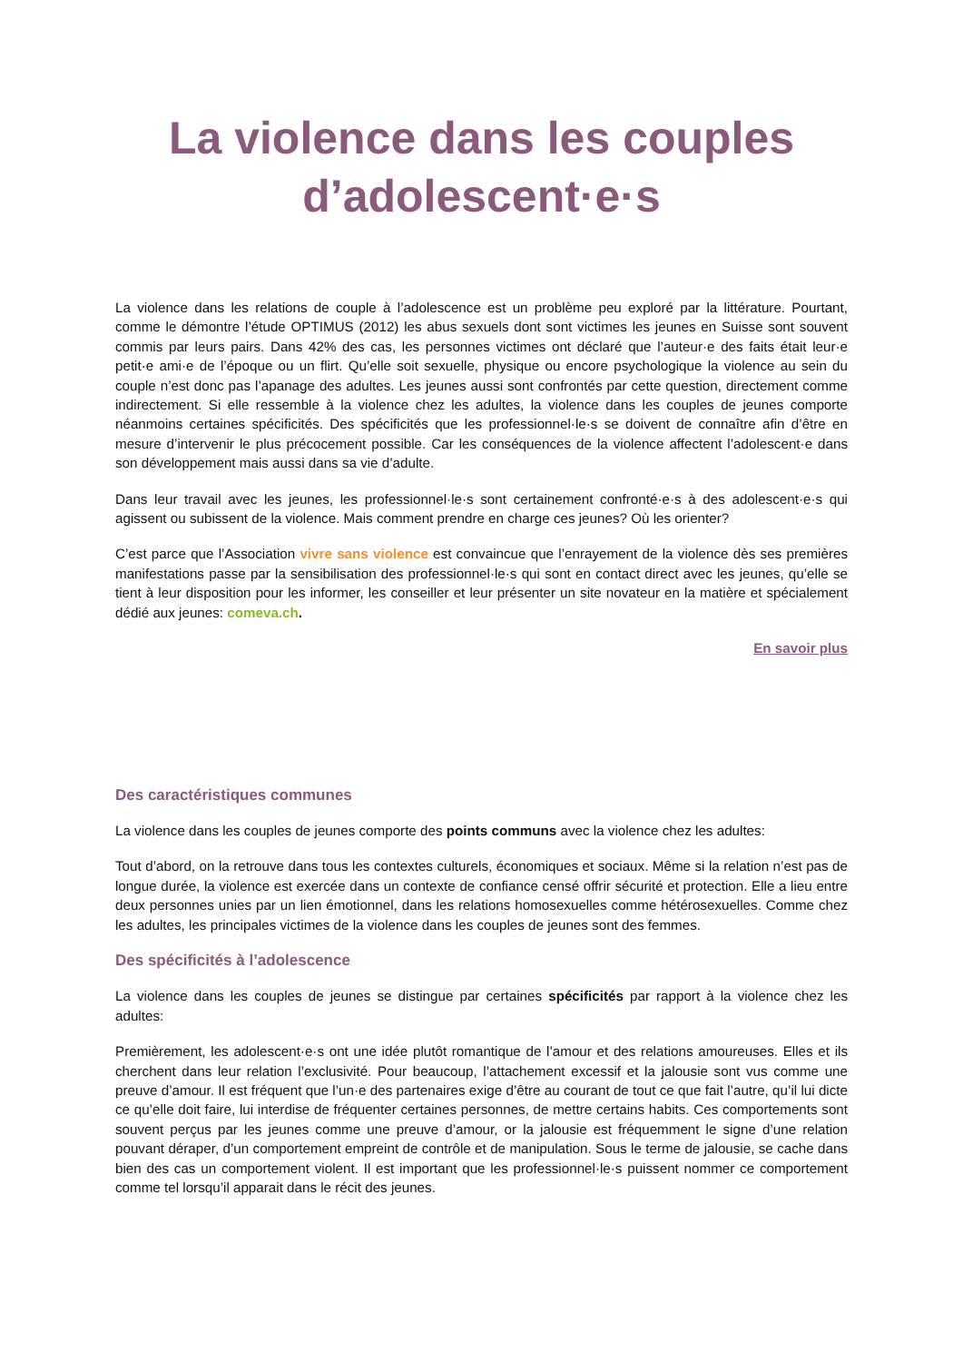La violence dans les couples
d’adolescent·e·s
La violence dans les relations de couple à l’adolescence est un problème peu exploré par la littérature. Pourtant, comme le démontre l’étude OPTIMUS (2012) les abus sexuels dont sont victimes les jeunes en Suisse sont souvent commis par leurs pairs. Dans 42% des cas, les personnes victimes ont déclaré que l’auteur·e des faits était leur·e petit·e ami·e de l’époque ou un flirt. Qu’elle soit sexuelle, physique ou encore psychologique la violence au sein du couple n’est donc pas l’apanage des adultes. Les jeunes aussi sont confrontés par cette question, directement comme indirectement. Si elle ressemble à la violence chez les adultes, la violence dans les couples de jeunes comporte néanmoins certaines spécificités. Des spécificités que les professionnel·le·s se doivent de connaître afin d’être en mesure d’intervenir le plus précocement possible. Car les conséquences de la violence affectent l’adolescent·e dans son développement mais aussi dans sa vie d’adulte.
Dans leur travail avec les jeunes, les professionnel·le·s sont certainement confronté·e·s à des adolescent·e·s qui agissent ou subissent de la violence. Mais comment prendre en charge ces jeunes? Où les orienter?
C’est parce que l’Association vivre sans violence est convaincue que l’enrayement de la violence dès ses premières manifestations passe par la sensibilisation des professionnel·le·s qui sont en contact direct avec les jeunes, qu’elle se tient à leur disposition pour les informer, les conseiller et leur présenter un site novateur en la matière et spécialement dédié aux jeunes: comeva.ch.
En savoir plus
Des caractéristiques communes
La violence dans les couples de jeunes comporte des points communs avec la violence chez les adultes:
Tout d’abord, on la retrouve dans tous les contextes culturels, économiques et sociaux. Même si la relation n’est pas de longue durée, la violence est exercée dans un contexte de confiance censé offrir sécurité et protection. Elle a lieu entre deux personnes unies par un lien émotionnel, dans les relations homosexuelles comme hétérosexuelles. Comme chez les adultes, les principales victimes de la violence dans les couples de jeunes sont des femmes.
Des spécificités à l’adolescence
La violence dans les couples de jeunes se distingue par certaines spécificités par rapport à la violence chez les adultes:
Premièrement, les adolescent·e·s ont une idée plutôt romantique de l’amour et des relations amoureuses. Elles et ils cherchent dans leur relation l’exclusivité. Pour beaucoup, l’attachement excessif et la jalousie sont vus comme une preuve d’amour. Il est fréquent que l’un·e des partenaires exige d’être au courant de tout ce que fait l’autre, qu’il lui dicte ce qu’elle doit faire, lui interdise de fréquenter certaines personnes, de mettre certains habits. Ces comportements sont souvent perçus par les jeunes comme une preuve d’amour, or la jalousie est fréquemment le signe d’une relation pouvant déraper, d’un comportement empreint de contrôle et de manipulation. Sous le terme de jalousie, se cache dans bien des cas un comportement violent. Il est important que les professionnel·le·s puissent nommer ce comportement comme tel lorsqu’il apparait dans le récit des jeunes.